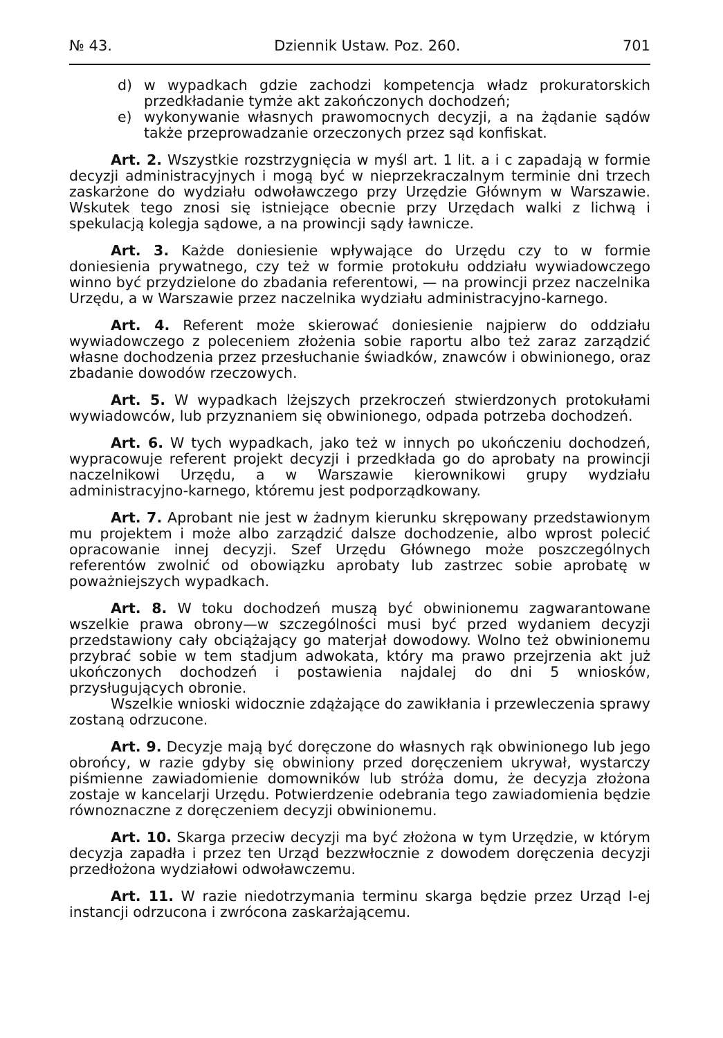№ 43. Dziennik Ustaw. Poz. 260. 701
d) w wypadkach gdzie zachodzi kompetencja władz prokuratorskich przedkładanie tymże akt zakończonych dochodzeń;
e) wykonywanie własnych prawomocnych decyzji, a na żądanie sądów także przeprowadzanie orzeczonych przez sąd konfiskat.
Art. 2. Wszystkie rozstrzygnięcia w myśl art. 1 lit. a i c zapadają w formie decyzji administracyjnych i mogą być w nieprzekraczalnym terminie dni trzech zaskarżone do wydziału odwoławczego przy Urzędzie Głównym w Warszawie. Wskutek tego znosi się istniejące obecnie przy Urzędach walki z lichwą i spekulacją kolegja sądowe, a na prowincji sądy ławnicze.
Art. 3. Każde doniesienie wpływające do Urzędu czy to w formie doniesienia prywatnego, czy też w formie protokułu oddziału wywiadowczego winno być przydzielone do zbadania referentowi, — na prowincji przez naczelnika Urzędu, a w Warszawie przez naczelnika wydziału administracyjno-karnego.
Art. 4. Referent może skierować doniesienie najpierw do oddziału wywiadowczego z poleceniem złożenia sobie raportu albo też zaraz zarządzić własne dochodzenia przez przesłuchanie świadków, znawców i obwinionego, oraz zbadanie dowodów rzeczowych.
Art. 5. W wypadkach lżejszych przekroczeń stwierdzonych protokułami wywiadowców, lub przyznaniem się obwinionego, odpada potrzeba dochodzeń.
Art. 6. W tych wypadkach, jako też w innych po ukończeniu dochodzeń, wypracowuje referent projekt decyzji i przedkłada go do aprobaty na prowincji naczelnikowi Urzędu, a w Warszawie kierownikowi grupy wydziału administracyjno-karnego, któremu jest podporządkowany.
Art. 7. Aprobant nie jest w żadnym kierunku skrępowany przedstawionym mu projektem i może albo zarządzić dalsze dochodzenie, albo wprost polecić opracowanie innej decyzji. Szef Urzędu Głównego może poszczególnych referentów zwolnić od obowiązku aprobaty lub zastrzec sobie aprobatę w poważniejszych wypadkach.
Art. 8. W toku dochodzeń muszą być obwinionemu zagwarantowane wszelkie prawa obrony—w szczególności musi być przed wydaniem decyzji przedstawiony cały obciążający go materjał dowodowy. Wolno też obwinionemu przybrać sobie w tem stadjum adwokata, który ma prawo przejrzenia akt już ukończonych dochodzeń i postawienia najdalej do dni 5 wniosków, przysługujących obronie.
Wszelkie wnioski widocznie zdążające do zawikłania i przewleczenia sprawy zostaną odrzucone.
Art. 9. Decyzje mają być doręczone do własnych rąk obwinionego lub jego obrońcy, w razie gdyby się obwiniony przed doręczeniem ukrywał, wystarczy piśmienne zawiadomienie domowników lub stróża domu, że decyzja złożona zostaje w kancelarji Urzędu. Potwierdzenie odebrania tego zawiadomienia będzie równoznaczne z doręczeniem decyzji obwinionemu.
Art. 10. Skarga przeciw decyzji ma być złożona w tym Urzędzie, w którym decyzja zapadła i przez ten Urząd bezzwłocznie z dowodem doręczenia decyzji przedłożona wydziałowi odwoławczemu.
Art. 11. W razie niedotrzymania terminu skarga będzie przez Urząd I-ej instancji odrzucona i zwrócona zaskarżającemu.